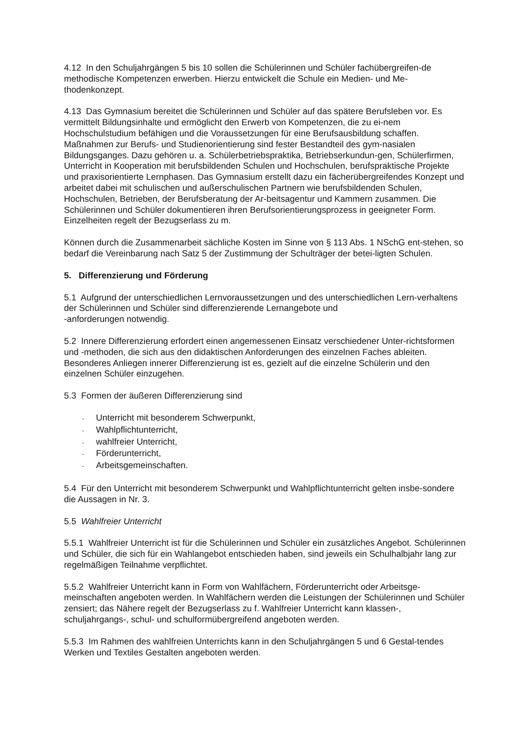4.12 In den Schuljahrgängen 5 bis 10 sollen die Schülerinnen und Schüler fachübergreifen-de methodische Kompetenzen erwerben. Hierzu entwickelt die Schule ein Medien- und Me-thodenkonzept.
4.13 Das Gymnasium bereitet die Schülerinnen und Schüler auf das spätere Berufsleben vor. Es vermittelt Bildungsinhalte und ermöglicht den Erwerb von Kompetenzen, die zu ei-nem Hochschulstudium befähigen und die Voraussetzungen für eine Berufsausbildung schaffen. Maßnahmen zur Berufs- und Studienorientierung sind fester Bestandteil des gym-nasialen Bildungsganges. Dazu gehören u. a. Schülerbetriebspraktika, Betriebserkundun-gen, Schülerfirmen, Unterricht in Kooperation mit berufsbildenden Schulen und Hochschulen, berufspraktische Projekte und praxisorientierte Lernphasen. Das Gymnasium erstellt dazu ein fächerübergreifendes Konzept und arbeitet dabei mit schulischen und außerschulischen Partnern wie berufsbildenden Schulen, Hochschulen, Betrieben, der Berufsberatung der Ar-beitsagentur und Kammern zusammen. Die Schülerinnen und Schüler dokumentieren ihren Berufsorientierungsprozess in geeigneter Form. Einzelheiten regelt der Bezugserlass zu m.
Können durch die Zusammenarbeit sächliche Kosten im Sinne von § 113 Abs. 1 NSchG ent-stehen, so bedarf die Vereinbarung nach Satz 5 der Zustimmung der Schulträger der betei-ligten Schulen.
5. Differenzierung und Förderung
5.1 Aufgrund der unterschiedlichen Lernvoraussetzungen und des unterschiedlichen Lern-verhaltens der Schülerinnen und Schüler sind differenzierende Lernangebote und
-anforderungen notwendig.
5.2 Innere Differenzierung erfordert einen angemessenen Einsatz verschiedener Unter-richtsformen und -methoden, die sich aus den didaktischen Anforderungen des einzelnen Faches ableiten. Besonderes Anliegen innerer Differenzierung ist es, gezielt auf die einzelne Schülerin und den einzelnen Schüler einzugehen.
5.3 Formen der äußeren Differenzierung sind
- Unterricht mit besonderem Schwerpunkt,
- Wahlpflichtunterricht,
- wahlfreier Unterricht,
- Förderunterricht,
- Arbeitsgemeinschaften.
5.4 Für den Unterricht mit besonderem Schwerpunkt und Wahlpflichtunterricht gelten insbe-sondere die Aussagen in Nr. 3.
5.5 Wahlfreier Unterricht
5.5.1 Wahlfreier Unterricht ist für die Schülerinnen und Schüler ein zusätzliches Angebot. Schülerinnen und Schüler, die sich für ein Wahlangebot entschieden haben, sind jeweils ein Schulhalbjahr lang zur regelmäßigen Teilnahme verpflichtet.
5.5.2 Wahlfreier Unterricht kann in Form von Wahlfächern, Förderunterricht oder Arbeitsge-meinschaften angeboten werden. In Wahlfächern werden die Leistungen der Schülerinnen und Schüler zensiert; das Nähere regelt der Bezugserlass zu f. Wahlfreier Unterricht kann klassen-, schuljahrgangs-, schul- und schulformübergreifend angeboten werden.
5.5.3 Im Rahmen des wahlfreien Unterrichts kann in den Schuljahrgängen 5 und 6 Gestal-tendes Werken und Textiles Gestalten angeboten werden.